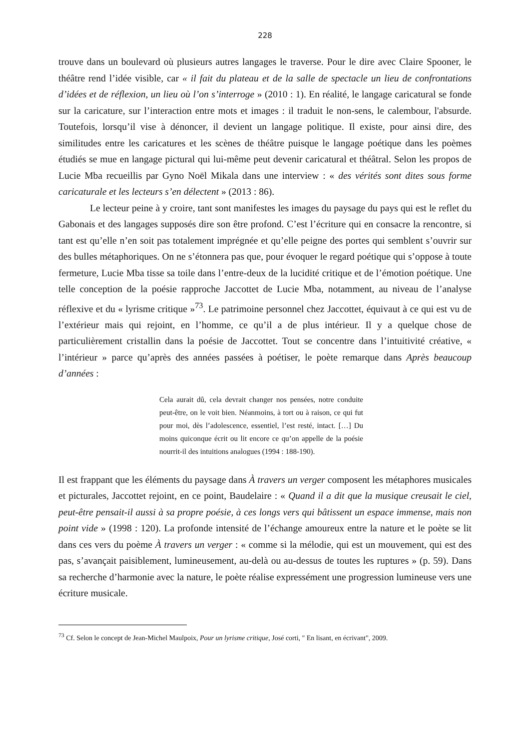228
trouve dans un boulevard où plusieurs autres langages le traverse. Pour le dire avec Claire Spooner, le théâtre rend l’idée visible, car « il fait du plateau et de la salle de spectacle un lieu de confrontations d’idées et de réflexion, un lieu où l’on s’interroge » (2010 : 1). En réalité, le langage caricatural se fonde sur la caricature, sur l’interaction entre mots et images : il traduit le non-sens, le calembour, l'absurde. Toutefois, lorsqu’il vise à dénoncer, il devient un langage politique. Il existe, pour ainsi dire, des similitudes entre les caricatures et les scènes de théâtre puisque le langage poétique dans les poèmes étudiés se mue en langage pictural qui lui-même peut devenir caricatural et théâtral. Selon les propos de Lucie Mba recueillis par Gyno Noël Mikala dans une interview : « des vérités sont dites sous forme caricaturale et les lecteurs s’en délectent » (2013 : 86).
Le lecteur peine à y croire, tant sont manifestes les images du paysage du pays qui est le reflet du Gabonais et des langages supposés dire son être profond. C’est l’écriture qui en consacre la rencontre, si tant est qu’elle n’en soit pas totalement imprégnée et qu’elle peigne des portes qui semblent s’ouvrir sur des bulles métaphoriques. On ne s’étonnera pas que, pour évoquer le regard poétique qui s’oppose à toute fermeture, Lucie Mba tisse sa toile dans l’entre-deux de la lucidité critique et de l’émotion poétique. Une telle conception de la poésie rapproche Jaccottet de Lucie Mba, notamment, au niveau de l’analyse réflexive et du « lyrisme critique »<sup>73</sup>. Le patrimoine personnel chez Jaccottet, équivaut à ce qui est vu de l’extérieur mais qui rejoint, en l’homme, ce qu’il a de plus intérieur. Il y a quelque chose de particulièrement cristallin dans la poésie de Jaccottet. Tout se concentre dans l’intuitivité créative, « l’intérieur » parce qu’après des années passées à poétiser, le poète remarque dans Après beaucoup d’années :
Cela aurait dû, cela devrait changer nos pensées, notre conduite peut-être, on le voit bien. Néanmoins, à tort ou à raison, ce qui fut pour moi, dès l’adolescence, essentiel, l’est resté, intact. […] Du moins quiconque écrit ou lit encore ce qu’on appelle de la poésie nourrit-il des intuitions analogues (1994 : 188-190).
Il est frappant que les éléments du paysage dans À travers un verger composent les métaphores musicales et picturales, Jaccottet rejoint, en ce point, Baudelaire : « Quand il a dit que la musique creusait le ciel, peut-être pensait-il aussi à sa propre poésie, à ces longs vers qui bâtissent un espace immense, mais non point vide » (1998 : 120). La profonde intensité de l’échange amoureux entre la nature et le poète se lit dans ces vers du poème À travers un verger : « comme si la mélodie, qui est un mouvement, qui est des pas, s’avançait paisiblement, lumineusement, au-delà ou au-dessus de toutes les ruptures » (p. 59). Dans sa recherche d’harmonie avec la nature, le poète réalise expressément une progression lumineuse vers une écriture musicale.
<sup>73</sup> Cf. Selon le concept de Jean-Michel Maulpoix, Pour un lyrisme critique, José corti, " En lisant, en écrivant", 2009.